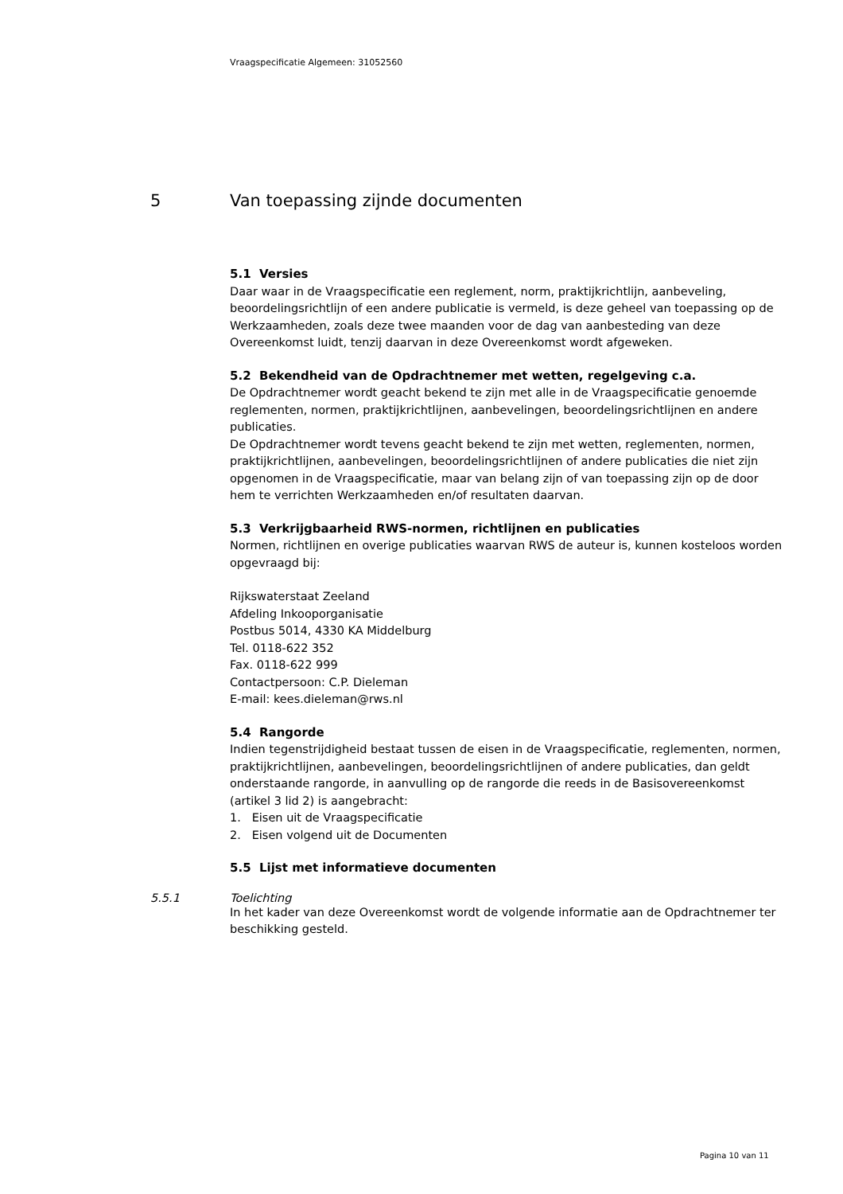Vraagspecificatie Algemeen: 31052560
5 Van toepassing zijnde documenten
5.1 Versies
Daar waar in de Vraagspecificatie een reglement, norm, praktijkrichtlijn, aanbeveling, beoordelingsrichtlijn of een andere publicatie is vermeld, is deze geheel van toepassing op de Werkzaamheden, zoals deze twee maanden voor de dag van aanbesteding van deze Overeenkomst luidt, tenzij daarvan in deze Overeenkomst wordt afgeweken.
5.2 Bekendheid van de Opdrachtnemer met wetten, regelgeving c.a.
De Opdrachtnemer wordt geacht bekend te zijn met alle in de Vraagspecificatie genoemde reglementen, normen, praktijkrichtlijnen, aanbevelingen, beoordelingsrichtlijnen en andere publicaties.
De Opdrachtnemer wordt tevens geacht bekend te zijn met wetten, reglementen, normen, praktijkrichtlijnen, aanbevelingen, beoordelingsrichtlijnen of andere publicaties die niet zijn opgenomen in de Vraagspecificatie, maar van belang zijn of van toepassing zijn op de door hem te verrichten Werkzaamheden en/of resultaten daarvan.
5.3 Verkrijgbaarheid RWS-normen, richtlijnen en publicaties
Normen, richtlijnen en overige publicaties waarvan RWS de auteur is, kunnen kosteloos worden opgevraagd bij:
Rijkswaterstaat Zeeland
Afdeling Inkooporganisatie
Postbus 5014, 4330 KA Middelburg
Tel. 0118-622 352
Fax. 0118-622 999
Contactpersoon: C.P. Dieleman
E-mail: kees.dieleman@rws.nl
5.4 Rangorde
Indien tegenstrijdigheid bestaat tussen de eisen in de Vraagspecificatie, reglementen, normen, praktijkrichtlijnen, aanbevelingen, beoordelingsrichtlijnen of andere publicaties, dan geldt onderstaande rangorde, in aanvulling op de rangorde die reeds in de Basisovereenkomst (artikel 3 lid 2) is aangebracht:
1. Eisen uit de Vraagspecificatie
2. Eisen volgend uit de Documenten
5.5 Lijst met informatieve documenten
5.5.1 Toelichting
In het kader van deze Overeenkomst wordt de volgende informatie aan de Opdrachtnemer ter beschikking gesteld.
Pagina 10 van 11